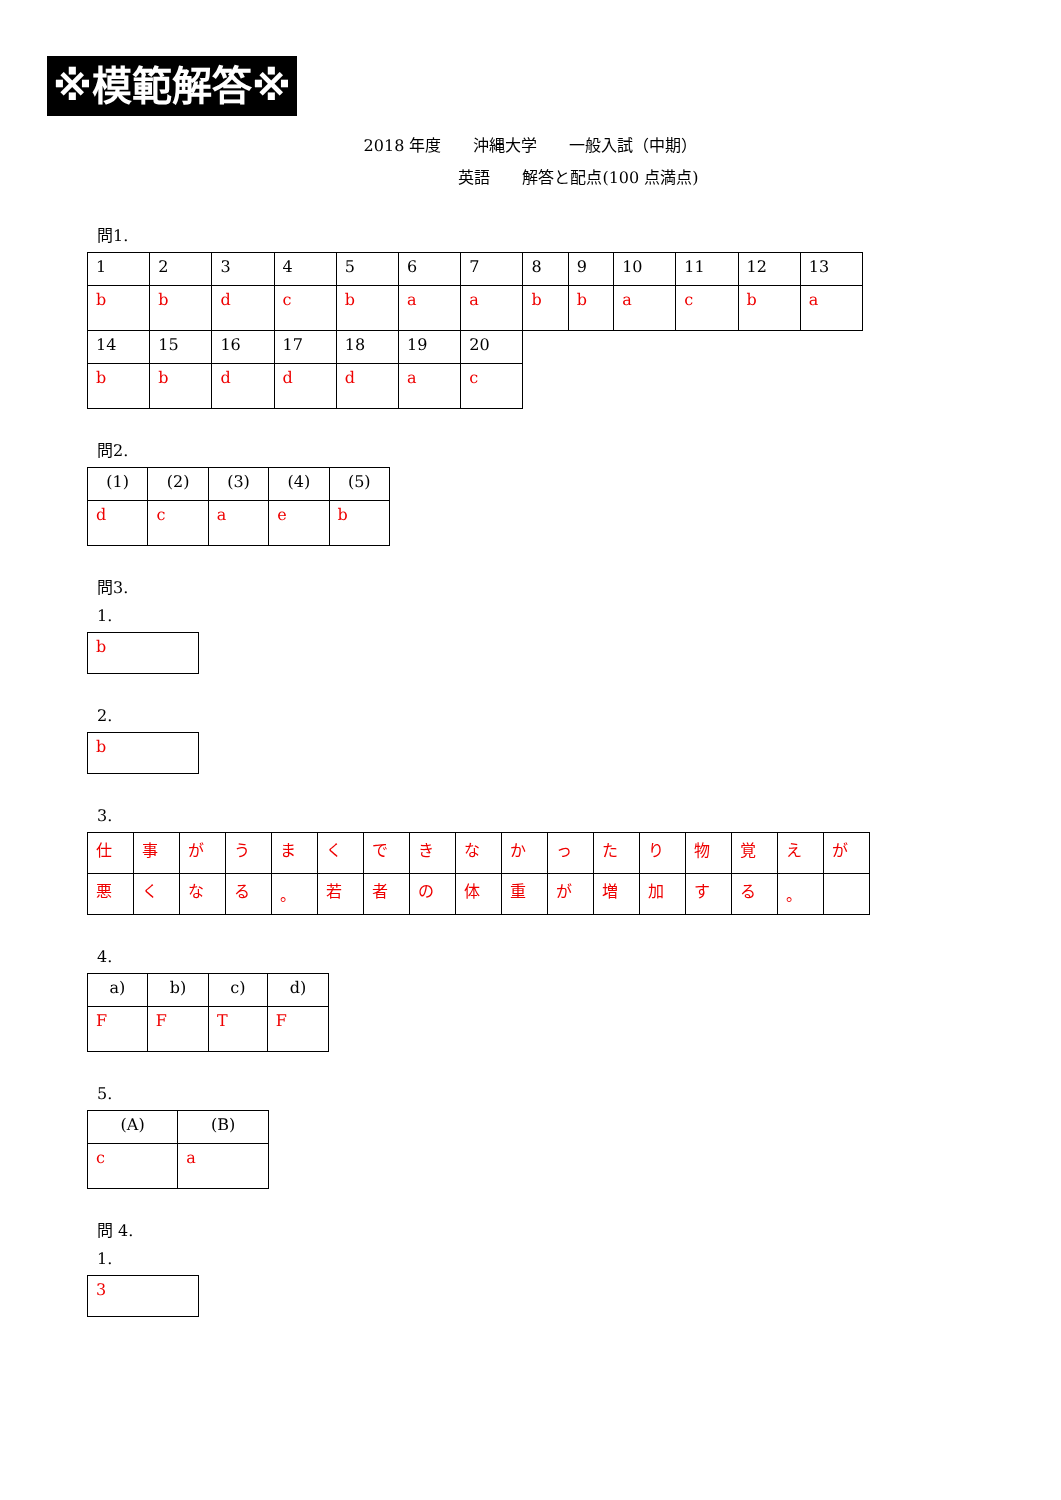※模範解答※
2018 年度　　沖縄大学　　一般入試（中期）
　　　　　　英語　　解答と配点(100 点満点)
問1.
| 1 | 2 | 3 | 4 | 5 | 6 | 7 | 8 | 9 | 10 | 11 | 12 | 13 |
| b | b | d | c | b | a | a | b | b | a | c | b | a |
| 14 | 15 | 16 | 17 | 18 | 19 | 20 | | | | | | |
| b | b | d | d | d | a | c | | | | | | |
問2.
| (1) | (2) | (3) | (4) | (5) |
| d | c | a | e | b |
問3.
1.
b
2.
b
3.
| 仕 | 事 | が | う | ま | く | で | き | な | か | っ | た | り | 物 | 覚 | え | が |
| 悪 | く | な | る | 。 | 若 | 者 | の | 体 | 重 | が | 増 | 加 | す | る | 。 | |
4.
| a) | b) | c) | d) |
| F | F | T | F |
5.
| (A) | (B) |
| c | a |
問 4.
1.
3